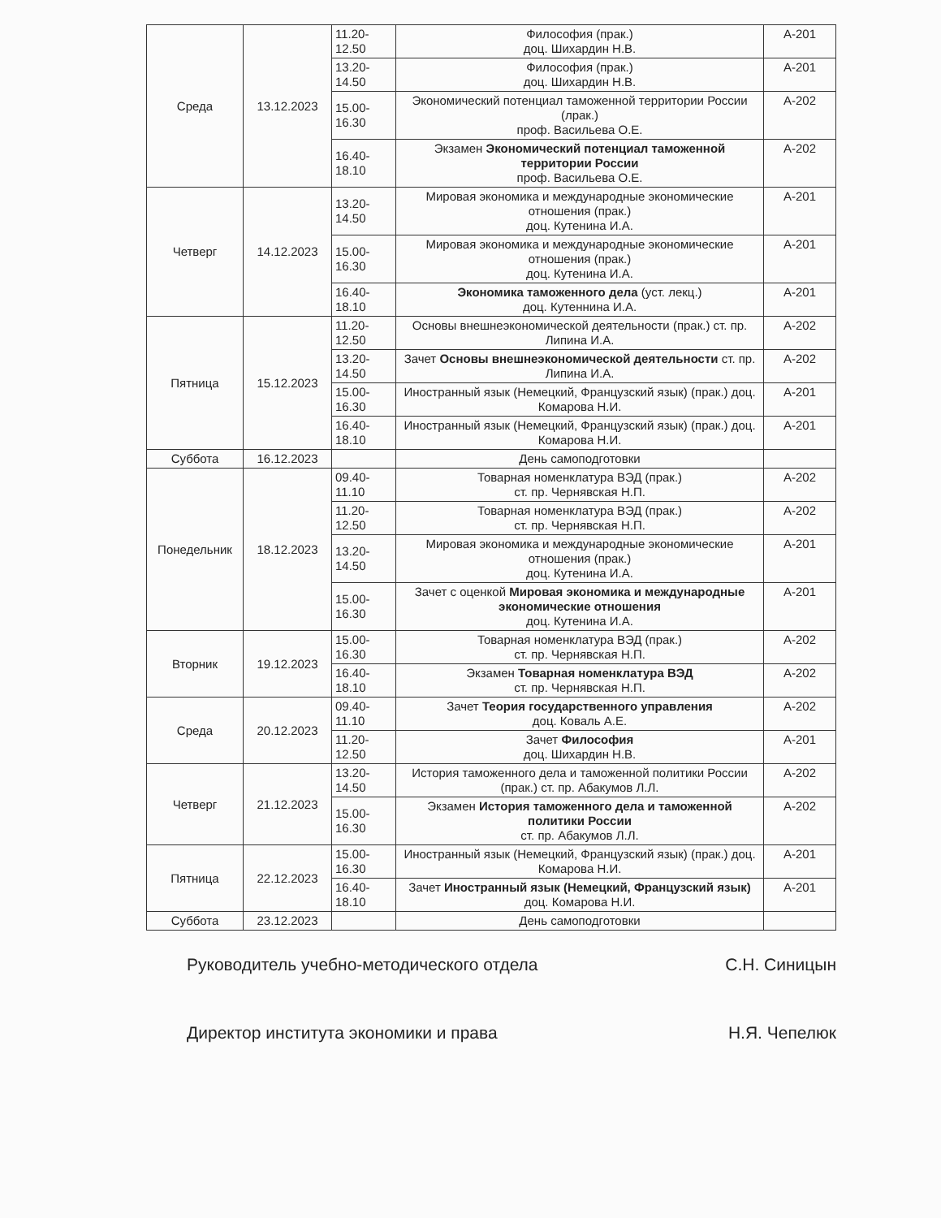| Среда | 13.12.2023 | 11.20- 12.50 | Философия (прак.) доц. Шихардин Н.В. | А-201 |
| | | 13.20- 14.50 | Философия (прак.) доц. Шихардин Н.В. | А-201 |
| | | 15.00- 16.30 | Экономический потенциал таможенной территории России (лрак.) проф. Васильева О.Е. | А-202 |
| | | 16.40- 18.10 | Экзамен Экономический потенциал таможенной территории России проф. Васильева О.Е. | А-202 |
| Четверг | 14.12.2023 | 13.20- 14.50 | Мировая экономика и международные экономические отношения (прак.) доц. Кутенина И.А. | А-201 |
| | | 15.00- 16.30 | Мировая экономика и международные экономические отношения (прак.) доц. Кутенина И.А. | А-201 |
| | | 16.40- 18.10 | Экономика таможенного дела (уст. лекц.) доц. Кутеннина И.А. | А-201 |
| Пятница | 15.12.2023 | 11.20- 12.50 | Основы внешнеэкономической деятельности (прак.) ст. пр. Липина И.А. | А-202 |
| | | 13.20- 14.50 | Зачет Основы внешнеэкономической деятельности ст. пр. Липина И.А. | А-202 |
| | | 15.00- 16.30 | Иностранный язык (Немецкий, Французский язык) (прак.) доц. Комарова Н.И. | А-201 |
| | | 16.40- 18.10 | Иностранный язык (Немецкий, Французский язык) (прак.) доц. Комарова Н.И. | А-201 |
| Суббота | 16.12.2023 | | День самоподготовки | |
| Понедельник | 18.12.2023 | 09.40- 11.10 | Товарная номенклатура ВЭД (прак.) ст. пр. Чернявская Н.П. | А-202 |
| | | 11.20- 12.50 | Товарная номенклатура ВЭД (прак.) ст. пр. Чернявская Н.П. | А-202 |
| | | 13.20- 14.50 | Мировая экономика и международные экономические отношения (прак.) доц. Кутенина И.А. | А-201 |
| | | 15.00- 16.30 | Зачет с оценкой Мировая экономика и международные экономические отношения доц. Кутенина И.А. | А-201 |
| Вторник | 19.12.2023 | 15.00- 16.30 | Товарная номенклатура ВЭД (прак.) ст. пр. Чернявская Н.П. | А-202 |
| | | 16.40- 18.10 | Экзамен Товарная номенклатура ВЭД ст. пр. Чернявская Н.П. | А-202 |
| Среда | 20.12.2023 | 09.40- 11.10 | Зачет Теория государственного управления доц. Коваль А.Е. | А-202 |
| | | 11.20- 12.50 | Зачет Философия доц. Шихардин Н.В. | А-201 |
| Четверг | 21.12.2023 | 13.20- 14.50 | История таможенного дела и таможенной политики России (прак.) ст. пр. Абакумов Л.Л. | А-202 |
| | | 15.00- 16.30 | Экзамен История таможенного дела и таможенной политики России ст. пр. Абакумов Л.Л. | А-202 |
| Пятница | 22.12.2023 | 15.00- 16.30 | Иностранный язык (Немецкий, Французский язык) (прак.) доц. Комарова Н.И. | А-201 |
| | | 16.40- 18.10 | Зачет Иностранный язык (Немецкий, Французский язык) доц. Комарова Н.И. | А-201 |
| Суббота | 23.12.2023 | | День самоподготовки | |
Руководитель учебно-методического отдела С.Н. Синицын
Директор института экономики и права Н.Я. Чепелюк